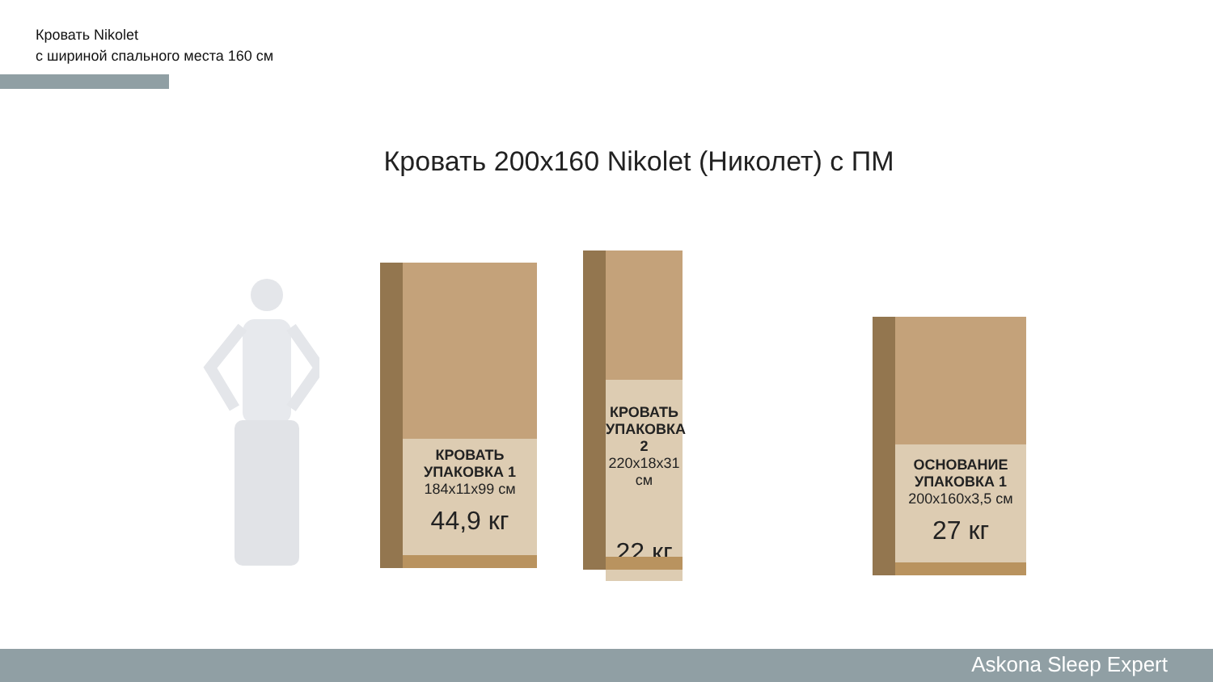Кровать Nikolet
с шириной спального места 160 см
Кровать 200x160 Nikolet (Николет) с ПМ
КРОВАТЬ
УПАКОВКА 1
184x11x99 см
44,9 кг
КРОВАТЬ
УПАКОВКА 2
220x18x31 см
22 кг
ОСНОВАНИЕ
УПАКОВКА 1
200x160x3,5 см
27 кг
Askona Sleep Expert